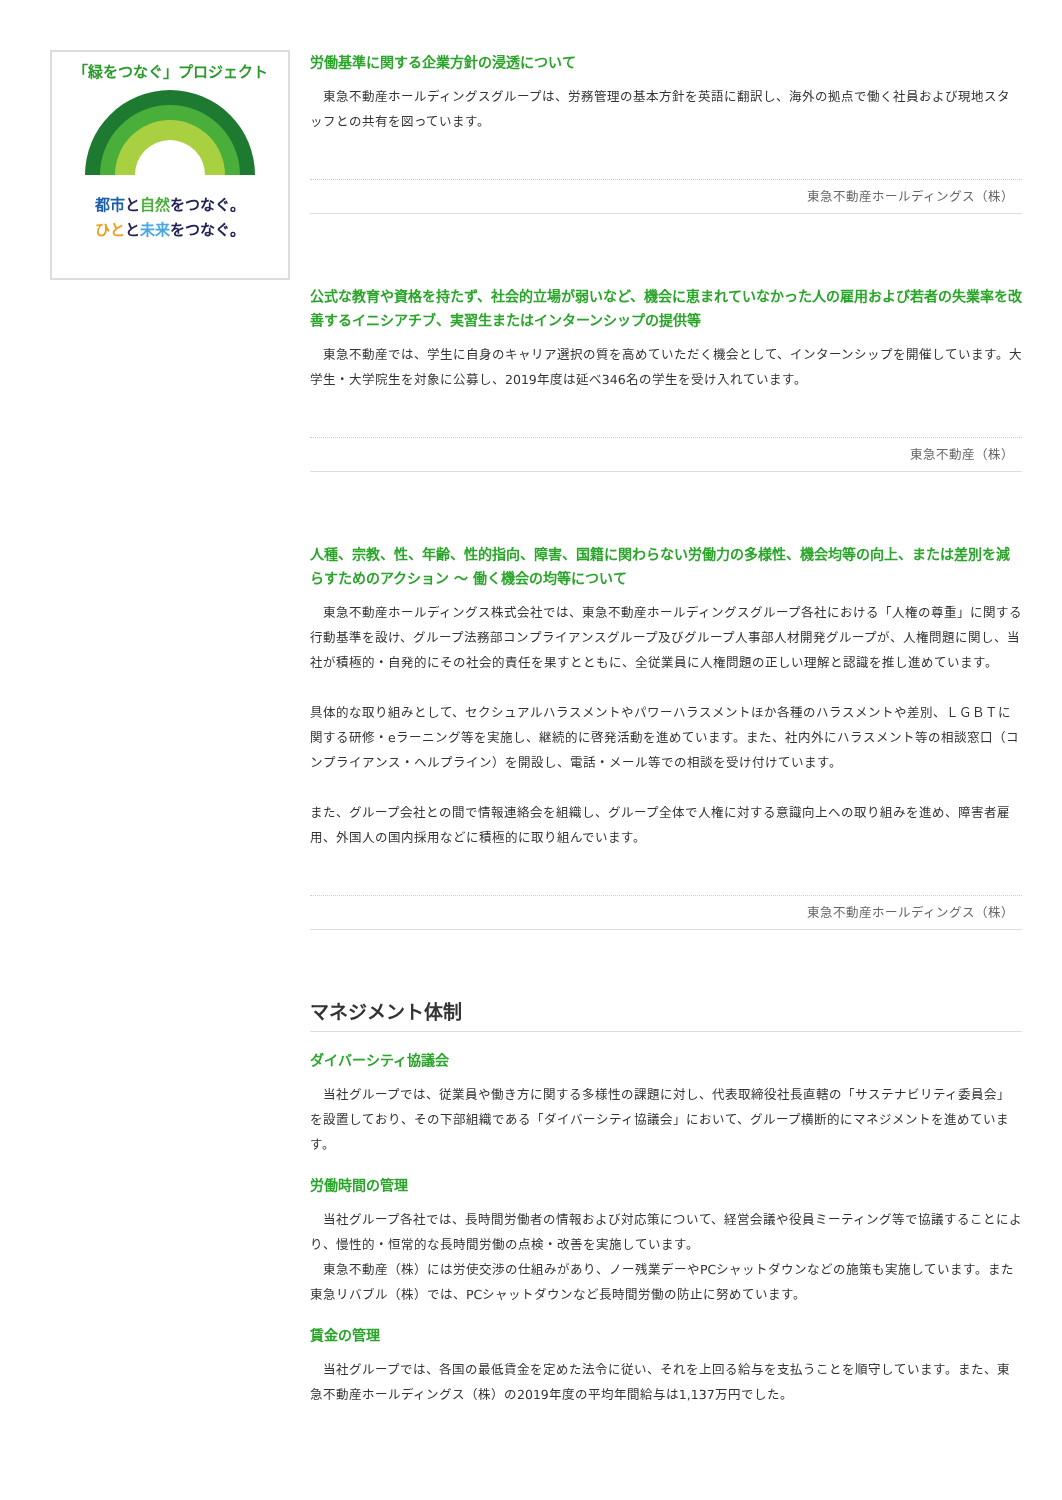「緑をつなぐ」プロジェクト
都市と自然をつなぐ。
ひとと未来をつなぐ。
労働基準に関する企業方針の浸透について
　東急不動産ホールディングスグループは、労務管理の基本方針を英語に翻訳し、海外の拠点で働く社員および現地スタッフとの共有を図っています。
東急不動産ホールディングス（株）
公式な教育や資格を持たず、社会的立場が弱いなど、機会に恵まれていなかった人の雇用および若者の失業率を改善するイニシアチブ、実習生またはインターンシップの提供等
　東急不動産では、学生に自身のキャリア選択の質を高めていただく機会として、インターンシップを開催しています。大学生・大学院生を対象に公募し、2019年度は延べ346名の学生を受け入れています。
東急不動産（株）
人種、宗教、性、年齢、性的指向、障害、国籍に関わらない労働力の多様性、機会均等の向上、または差別を減らすためのアクション ～ 働く機会の均等について
　東急不動産ホールディングス株式会社では、東急不動産ホールディングスグループ各社における「人権の尊重」に関する行動基準を設け、グループ法務部コンプライアンスグループ及びグループ人事部人材開発グループが、人権問題に関し、当社が積極的・自発的にその社会的責任を果すとともに、全従業員に人権問題の正しい理解と認識を推し進めています。
具体的な取り組みとして、セクシュアルハラスメントやパワーハラスメントほか各種のハラスメントや差別、ＬＧＢＴに関する研修・eラーニング等を実施し、継続的に啓発活動を進めています。また、社内外にハラスメント等の相談窓口（コンプライアンス・ヘルプライン）を開設し、電話・メール等での相談を受け付けています。
また、グループ会社との間で情報連絡会を組織し、グループ全体で人権に対する意識向上への取り組みを進め、障害者雇用、外国人の国内採用などに積極的に取り組んでいます。
東急不動産ホールディングス（株）
マネジメント体制
ダイバーシティ協議会
　当社グループでは、従業員や働き方に関する多様性の課題に対し、代表取締役社長直轄の「サステナビリティ委員会」を設置しており、その下部組織である「ダイバーシティ協議会」において、グループ横断的にマネジメントを進めています。
労働時間の管理
　当社グループ各社では、長時間労働者の情報および対応策について、経営会議や役員ミーティング等で協議することにより、慢性的・恒常的な長時間労働の点検・改善を実施しています。
　東急不動産（株）には労使交渉の仕組みがあり、ノー残業デーやPCシャットダウンなどの施策も実施しています。また東急リバブル（株）では、PCシャットダウンなど長時間労働の防止に努めています。
賃金の管理
　当社グループでは、各国の最低賃金を定めた法令に従い、それを上回る給与を支払うことを順守しています。また、東急不動産ホールディングス（株）の2019年度の平均年間給与は1,137万円でした。